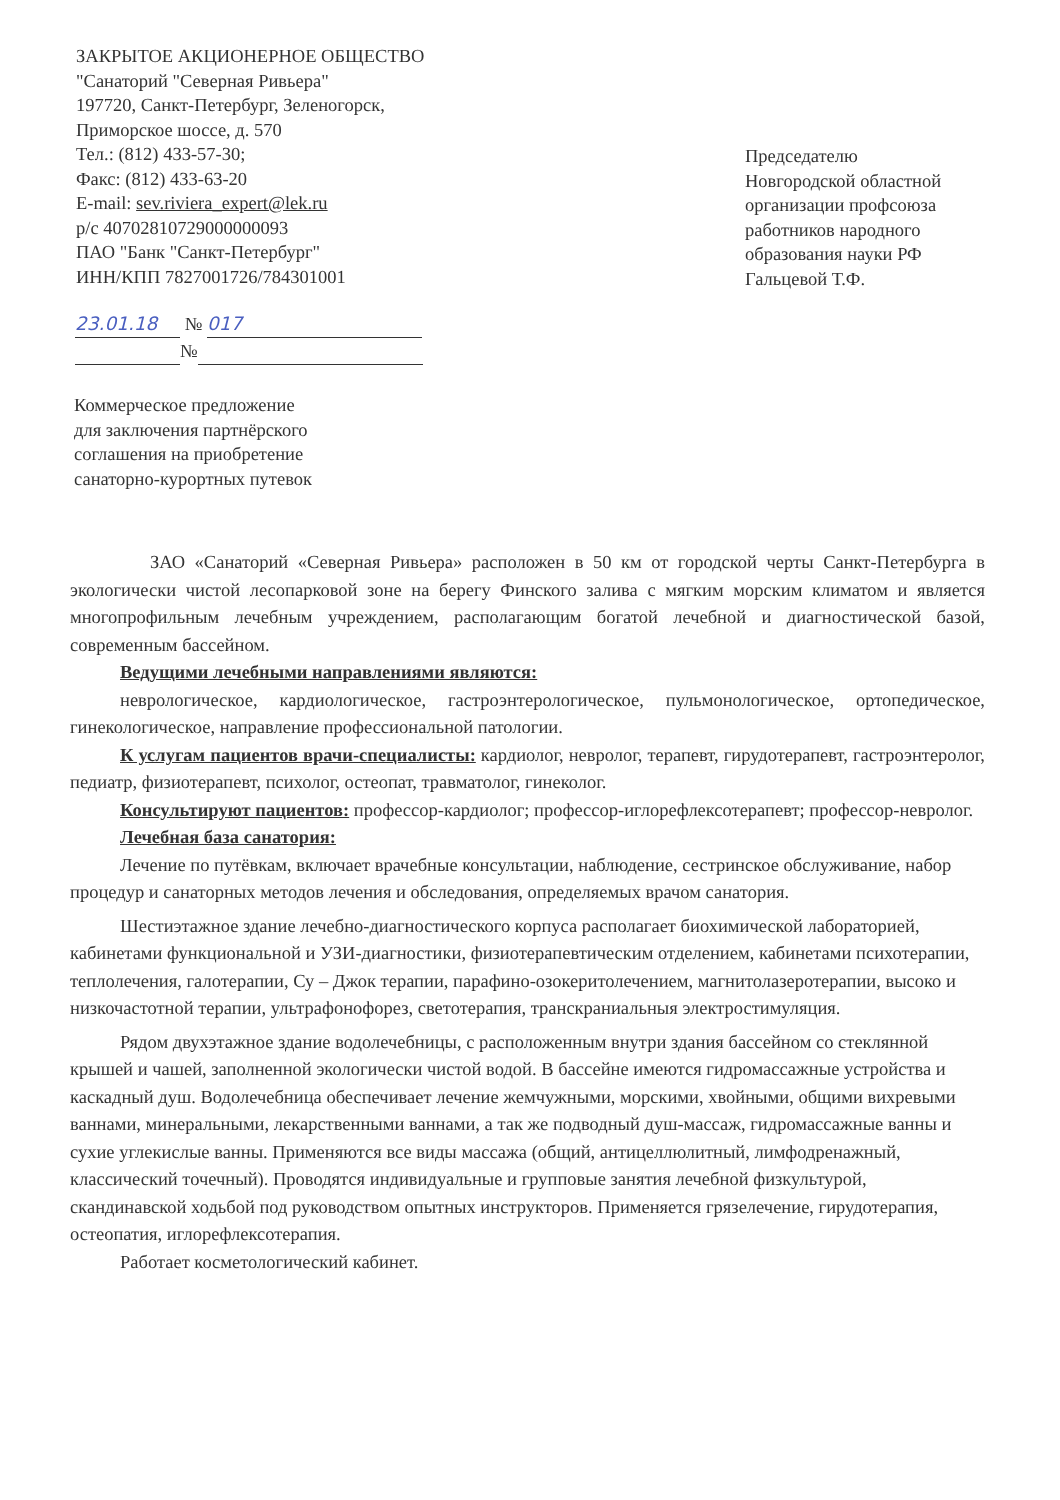ЗАКРЫТОЕ АКЦИОНЕРНОЕ ОБЩЕСТВО
"Санаторий "Северная Ривьера"
197720, Санкт-Петербург, Зеленогорск,
Приморское шоссе, д. 570
Тел.: (812) 433-57-30;
Факс: (812) 433-63-20
E-mail: sev.riviera_expert@lek.ru
р/с 40702810729000000093
ПАО "Банк "Санкт-Петербург"
ИНН/КПП 7827001726/784301001
Председателю
Новгородской областной организации профсоюза работников народного образования науки РФ Гальцевой Т.Ф.
23.01.18 № 017
№
Коммерческое предложение
для заключения партнёрского
соглашения на приобретение
санаторно-курортных путевок
ЗАО «Санаторий «Северная Ривьера» расположен в 50 км от городской черты Санкт-Петербурга в экологически чистой лесопарковой зоне на берегу Финского залива с мягким морским климатом и является многопрофильным лечебным учреждением, располагающим богатой лечебной и диагностической базой, современным бассейном.
Ведущими лечебными направлениями являются:
неврологическое, кардиологическое, гастроэнтерологическое, пульмонологическое, ортопедическое, гинекологическое, направление профессиональной патологии.
К услугам пациентов врачи-специалисты: кардиолог, невролог, терапевт, гирудотерапевт, гастроэнтеролог, педиатр, физиотерапевт, психолог, остеопат, травматолог, гинеколог.
Консультируют пациентов: профессор-кардиолог; профессор-иглорефлексотерапевт; профессор-невролог.
Лечебная база санатория:
Лечение по путёвкам, включает врачебные консультации, наблюдение, сестринское обслуживание, набор процедур и санаторных методов лечения и обследования, определяемых врачом санатория.
Шестиэтажное здание лечебно-диагностического корпуса располагает биохимической лабораторией, кабинетами функциональной и УЗИ-диагностики, физиотерапевтическим отделением, кабинетами психотерапии, теплолечения, галотерапии, Су – Джок терапии, парафино-озокеритолечением, магнитолазеротерапии, высоко и низкочастотной терапии, ультрафонофорез, светотерапия, транскраниальныя электростимуляция.
Рядом двухэтажное здание водолечебницы, с расположенным внутри здания бассейном со стеклянной крышей и чашей, заполненной экологически чистой водой. В бассейне имеются гидромассажные устройства и каскадный душ. Водолечебница обеспечивает лечение жемчужными, морскими, хвойными, общими вихревыми ваннами, минеральными, лекарственными ваннами, а так же подводный душ-массаж, гидромассажные ванны и сухие углекислые ванны. Применяются все виды массажа (общий, антицеллюлитный, лимфодренажный, классический точечный). Проводятся индивидуальные и групповые занятия лечебной физкультурой, скандинавской ходьбой под руководством опытных инструкторов. Применяется грязелечение, гирудотерапия, остеопатия, иглорефлексотерапия.
Работает косметологический кабинет.